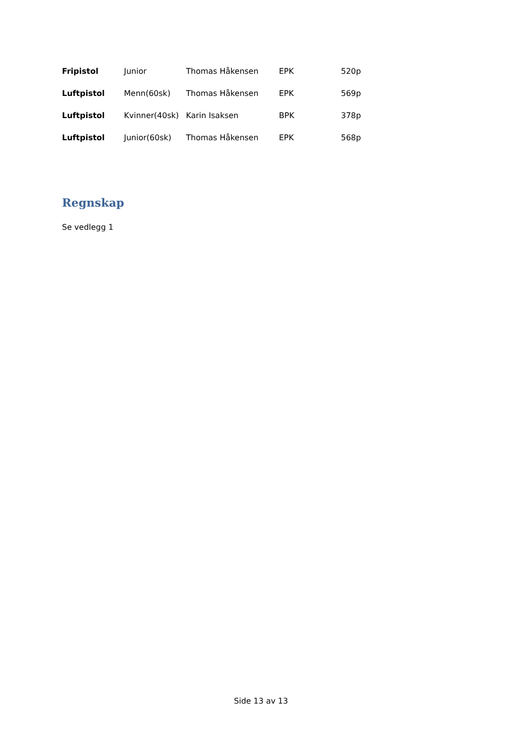| Fripistol | Junior | Thomas Håkensen | EPK | 520p |
| Luftpistol | Menn(60sk) | Thomas Håkensen | EPK | 569p |
| Luftpistol | Kvinner(40sk) | Karin Isaksen | BPK | 378p |
| Luftpistol | Junior(60sk) | Thomas Håkensen | EPK | 568p |
Regnskap
Se vedlegg 1
Side 13 av 13